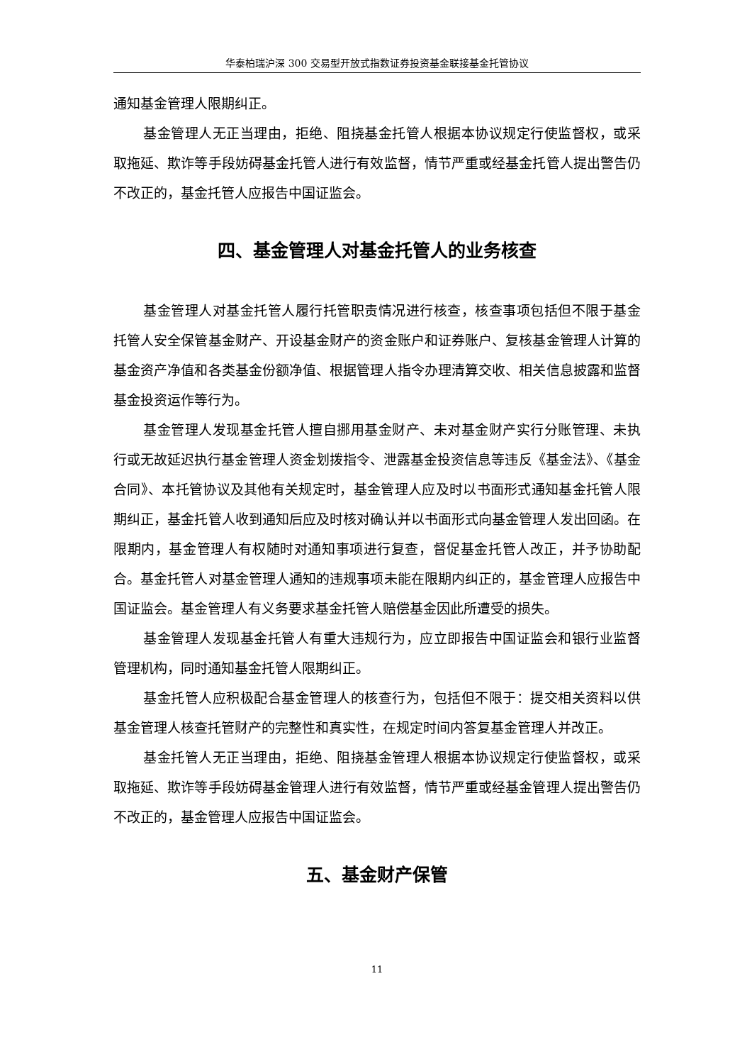华泰柏瑞沪深 300 交易型开放式指数证券投资基金联接基金托管协议
通知基金管理人限期纠正。
基金管理人无正当理由，拒绝、阻挠基金托管人根据本协议规定行使监督权，或采取拖延、欺诈等手段妨碍基金托管人进行有效监督，情节严重或经基金托管人提出警告仍不改正的，基金托管人应报告中国证监会。
四、基金管理人对基金托管人的业务核查
基金管理人对基金托管人履行托管职责情况进行核查，核查事项包括但不限于基金托管人安全保管基金财产、开设基金财产的资金账户和证券账户、复核基金管理人计算的基金资产净值和各类基金份额净值、根据管理人指令办理清算交收、相关信息披露和监督基金投资运作等行为。
基金管理人发现基金托管人擅自挪用基金财产、未对基金财产实行分账管理、未执行或无故延迟执行基金管理人资金划拨指令、泄露基金投资信息等违反《基金法》、《基金合同》、本托管协议及其他有关规定时，基金管理人应及时以书面形式通知基金托管人限期纠正，基金托管人收到通知后应及时核对确认并以书面形式向基金管理人发出回函。在限期内，基金管理人有权随时对通知事项进行复查，督促基金托管人改正，并予协助配合。基金托管人对基金管理人通知的违规事项未能在限期内纠正的，基金管理人应报告中国证监会。基金管理人有义务要求基金托管人赔偿基金因此所遭受的损失。
基金管理人发现基金托管人有重大违规行为，应立即报告中国证监会和银行业监督管理机构，同时通知基金托管人限期纠正。
基金托管人应积极配合基金管理人的核查行为，包括但不限于：提交相关资料以供基金管理人核查托管财产的完整性和真实性，在规定时间内答复基金管理人并改正。
基金托管人无正当理由，拒绝、阻挠基金管理人根据本协议规定行使监督权，或采取拖延、欺诈等手段妨碍基金管理人进行有效监督，情节严重或经基金管理人提出警告仍不改正的，基金管理人应报告中国证监会。
五、基金财产保管
11